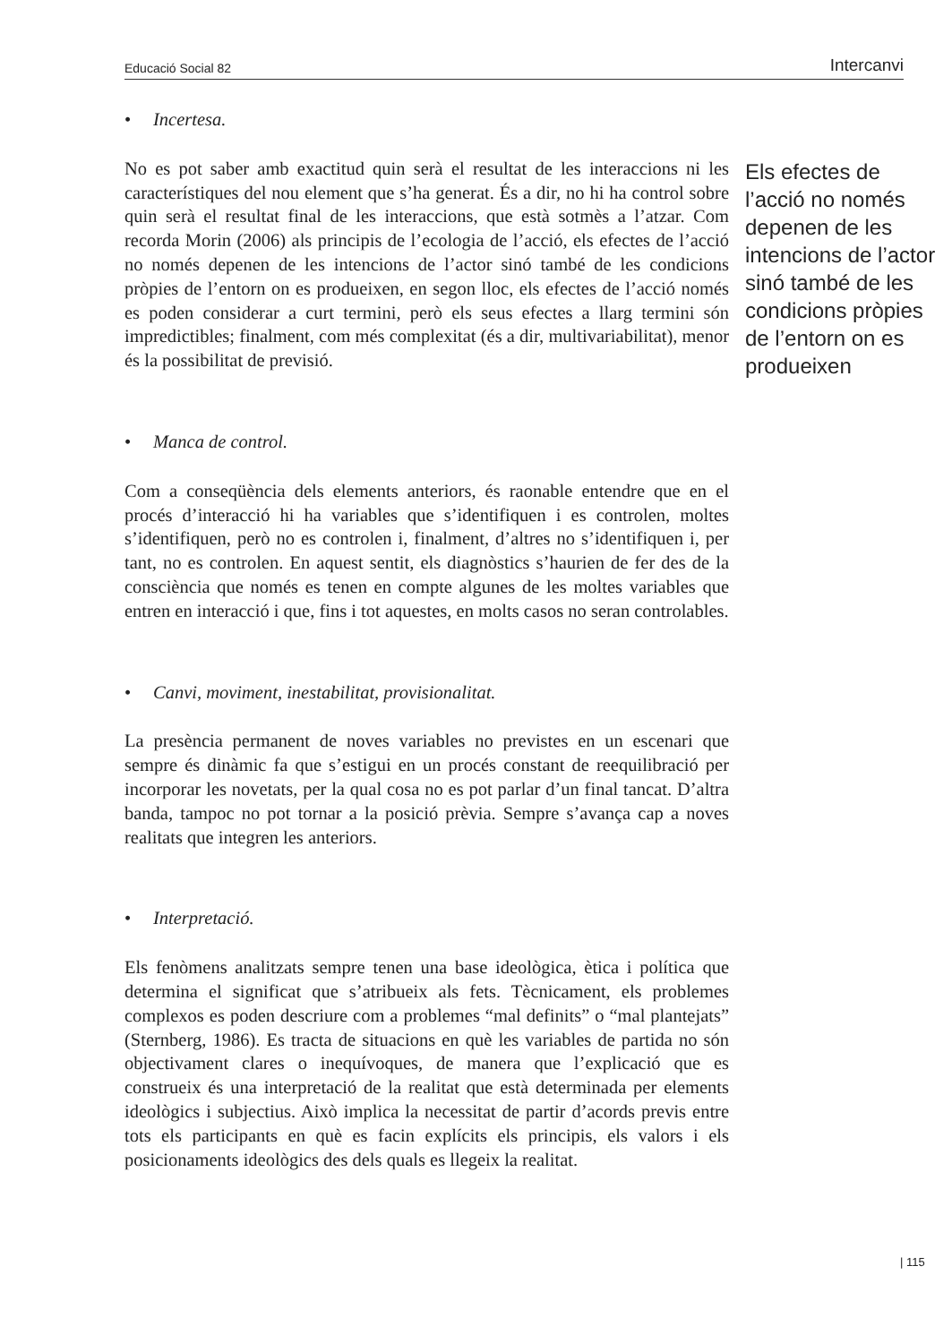Educació Social 82 Intercanvi
• Incertesa.
No es pot saber amb exactitud quin serà el resultat de les interaccions ni les característiques del nou element que s’ha generat. És a dir, no hi ha control sobre quin serà el resultat final de les interaccions, que està sotmès a l’atzar. Com recorda Morin (2006) als principis de l’ecologia de l’acció, els efectes de l’acció no només depenen de les intencions de l’actor sinó també de les condicions pròpies de l’entorn on es produeixen, en segon lloc, els efectes de l’acció només es poden considerar a curt termini, però els seus efectes a llarg termini són impredictibles; finalment, com més complexitat (és a dir, multivariabilitat), menor és la possibilitat de previsió.
• Manca de control.
Com a conseqüència dels elements anteriors, és raonable entendre que en el procés d’interacció hi ha variables que s’identifiquen i es controlen, moltes s’identifiquen, però no es controlen i, finalment, d’altres no s’identifiquen i, per tant, no es controlen. En aquest sentit, els diagnòstics s’haurien de fer des de la consciència que només es tenen en compte algunes de les moltes variables que entren en interacció i que, fins i tot aquestes, en molts casos no seran controlables.
• Canvi, moviment, inestabilitat, provisionalitat.
La presència permanent de noves variables no previstes en un escenari que sempre és dinàmic fa que s’estigui en un procés constant de reequilibració per incorporar les novetats, per la qual cosa no es pot parlar d’un final tancat. D’altra banda, tampoc no pot tornar a la posició prèvia. Sempre s’avança cap a noves realitats que integren les anteriors.
• Interpretació.
Els fenòmens analitzats sempre tenen una base ideològica, ètica i política que determina el significat que s’atribueix als fets. Tècnicament, els problemes complexos es poden descriure com a problemes “mal definits” o “mal plantejats” (Sternberg, 1986). Es tracta de situacions en què les variables de partida no són objectivament clares o inequívoques, de manera que l’explicació que es construeix és una interpretació de la realitat que està determinada per elements ideològics i subjectius. Això implica la necessitat de partir d’acords previs entre tots els participants en què es facin explícits els principis, els valors i els posicionaments ideològics des dels quals es llegeix la realitat.
Els efectes de l’acció no només depenen de les intencions de l’actor sinó també de les condicions pròpies de l’entorn on es produeixen
| 115